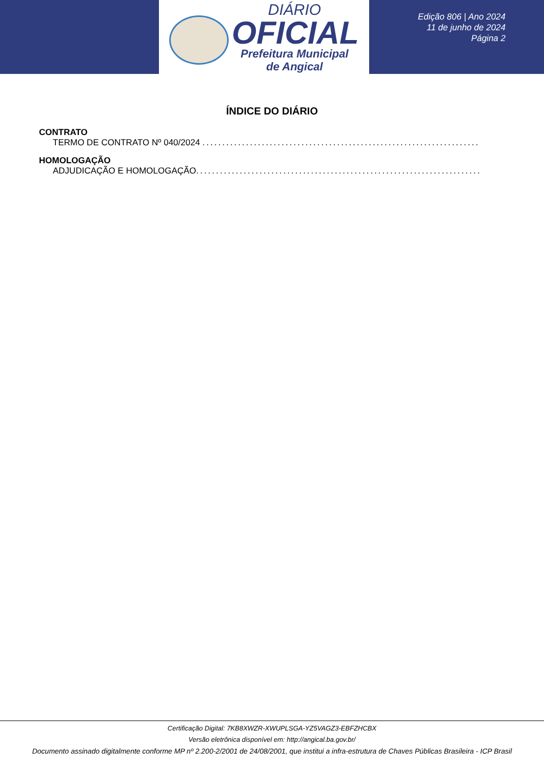DIÁRIO
OFICIAL
Prefeitura Municipal
de Angical
Edição 806 | Ano 2024
11 de junho de 2024
Página 2
ÍNDICE DO DIÁRIO
CONTRATO
TERMO DE CONTRATO Nº 040/2024 ..............................................................................
HOMOLOGAÇÃO
ADJUDICAÇÃO E HOMOLOGAÇÃO..............................................................................
Certificação Digital: 7KB8XWZR-XWUPLSGA-YZ5VAGZ3-EBFZHCBX
Versão eletrônica disponível em: http://angical.ba.gov.br/
Documento assinado digitalmente conforme MP nº 2.200-2/2001 de 24/08/2001, que institui a infra-estrutura de Chaves Públicas Brasileira - ICP Brasil